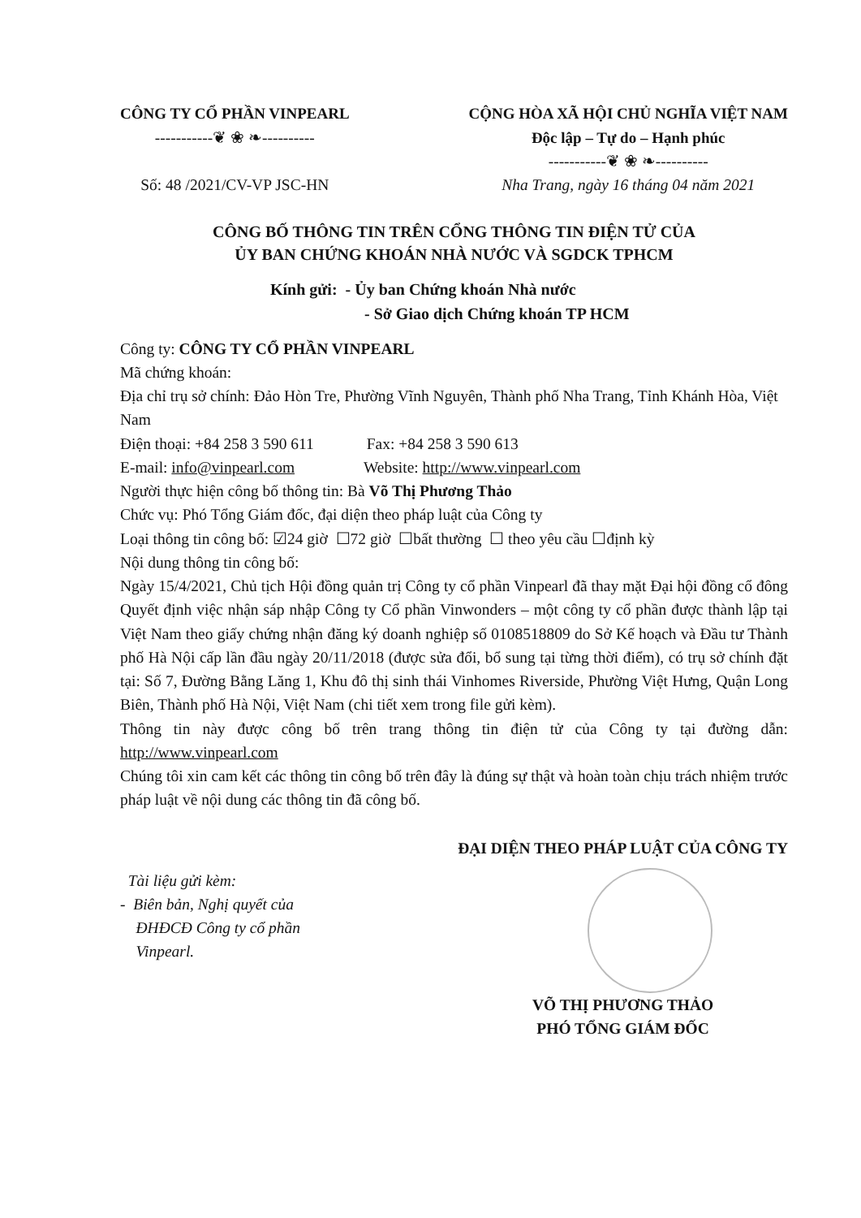CÔNG TY CỔ PHẦN VINPEARL
-----------❦ ❀ ❧----------
Số: 48 /2021/CV-VP JSC-HN
CỘNG HÒA XÃ HỘI CHỦ NGHĨA VIỆT NAM
Độc lập – Tự do – Hạnh phúc
-----------❦ ❀ ❧----------
Nha Trang, ngày 16 tháng 04 năm 2021
CÔNG BỐ THÔNG TIN TRÊN CỔNG THÔNG TIN ĐIỆN TỬ CỦA
ỦY BAN CHỨNG KHOÁN NHÀ NƯỚC VÀ SGDCK TPHCM
Kính gửi: - Ủy ban Chứng khoán Nhà nước
- Sở Giao dịch Chứng khoán TP HCM
Công ty: CÔNG TY CỔ PHẦN VINPEARL
Mã chứng khoán:
Địa chỉ trụ sở chính: Đảo Hòn Tre, Phường Vĩnh Nguyên, Thành phố Nha Trang, Tỉnh Khánh Hòa, Việt Nam
Điện thoại: +84 258 3 590 611 Fax: +84 258 3 590 613
E-mail: info@vinpearl.com Website: http://www.vinpearl.com
Người thực hiện công bố thông tin: Bà Võ Thị Phương Thảo
Chức vụ: Phó Tổng Giám đốc, đại diện theo pháp luật của Công ty
Loại thông tin công bố: ☑24 giờ ☐72 giờ ☐bất thường ☐ theo yêu cầu ☐định kỳ
Nội dung thông tin công bố:
Ngày 15/4/2021, Chủ tịch Hội đồng quản trị Công ty cổ phần Vinpearl đã thay mặt Đại hội đồng cổ đông Quyết định việc nhận sáp nhập Công ty Cổ phần Vinwonders – một công ty cổ phần được thành lập tại Việt Nam theo giấy chứng nhận đăng ký doanh nghiệp số 0108518809 do Sở Kế hoạch và Đầu tư Thành phố Hà Nội cấp lần đầu ngày 20/11/2018 (được sửa đổi, bổ sung tại từng thời điểm), có trụ sở chính đặt tại: Số 7, Đường Bằng Lăng 1, Khu đô thị sinh thái Vinhomes Riverside, Phường Việt Hưng, Quận Long Biên, Thành phố Hà Nội, Việt Nam (chi tiết xem trong file gửi kèm).
Thông tin này được công bố trên trang thông tin điện tử của Công ty tại đường dẫn: http://www.vinpearl.com
Chúng tôi xin cam kết các thông tin công bố trên đây là đúng sự thật và hoàn toàn chịu trách nhiệm trước pháp luật về nội dung các thông tin đã công bố.
Tài liệu gửi kèm:
- Biên bản, Nghị quyết của
ĐHĐCĐ Công ty cổ phần
Vinpearl.
ĐẠI DIỆN THEO PHÁP LUẬT CỦA CÔNG TY
VÕ THỊ PHƯƠNG THẢO
PHÓ TỔNG GIÁM ĐỐC